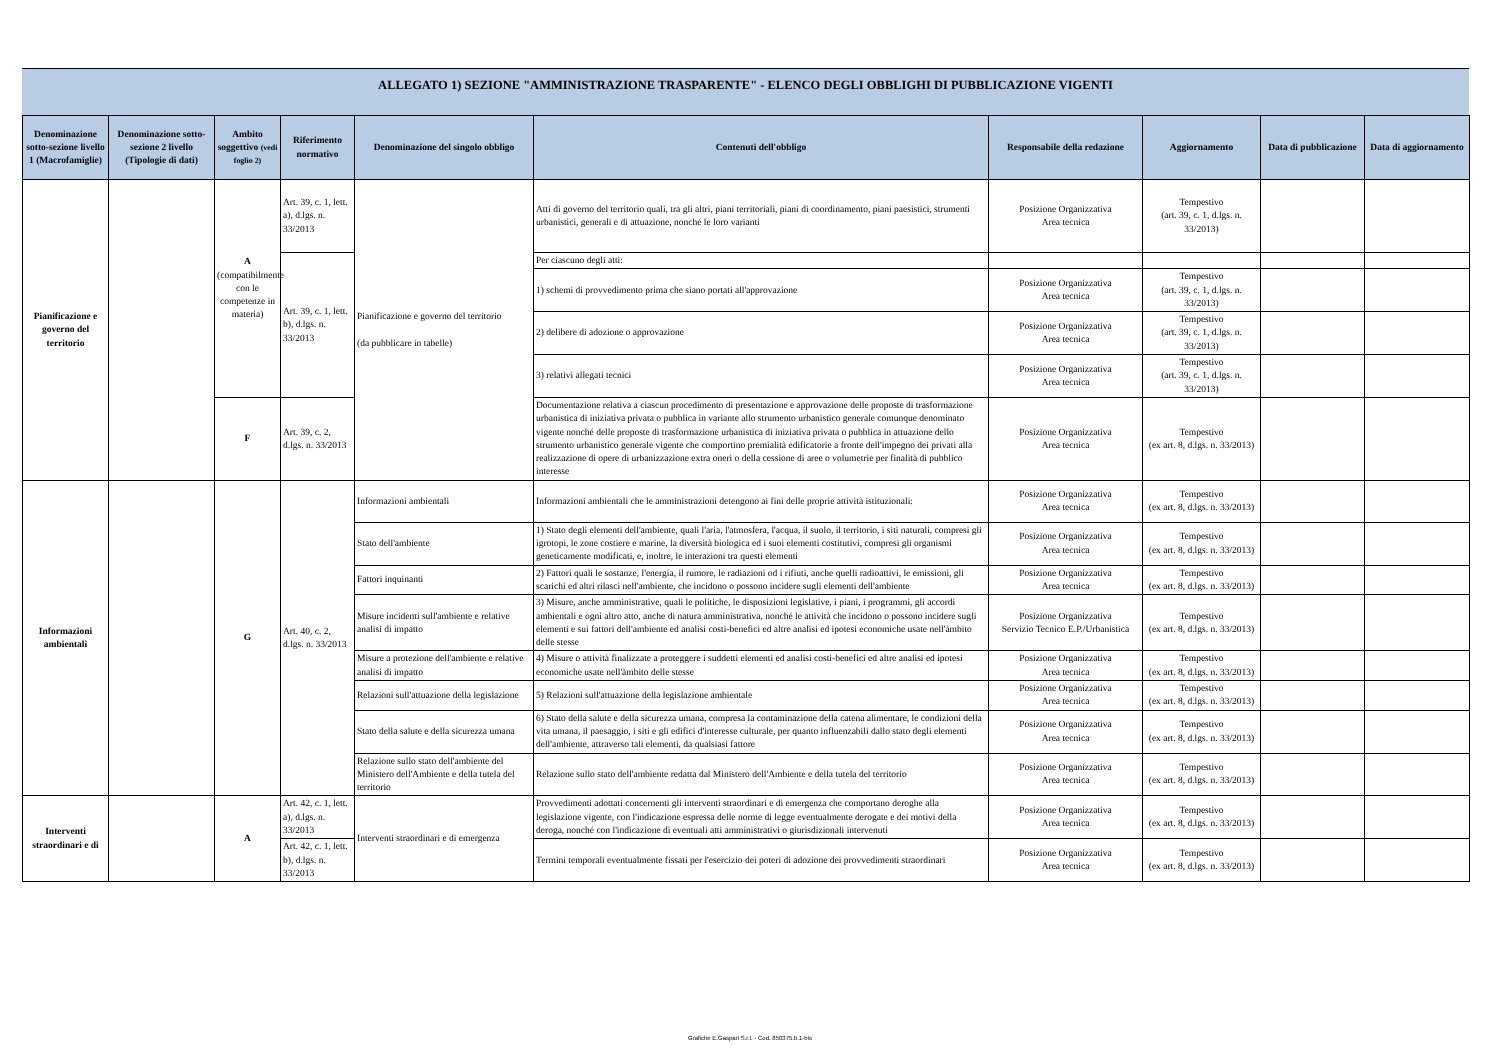ALLEGATO 1) SEZIONE "AMMINISTRAZIONE TRASPARENTE" - ELENCO DEGLI OBBLIGHI DI PUBBLICAZIONE VIGENTI
| Denominazione sotto-sezione livello 1 (Macrofamiglie) | Denominazione sotto-sezione 2 livello (Tipologie di dati) | Ambito soggettivo (vedi foglio 2) | Riferimento normativo | Denominazione del singolo obbligo | Contenuti dell'obbligo | Responsabile della redazione | Aggiornamento | Data di pubblicazione | Data di aggiornamento |
| --- | --- | --- | --- | --- | --- | --- | --- | --- | --- |
| Pianificazione e governo del territorio | | A (compatibilmente con le competenze in materia) | Art. 39, c. 1, lett. a), d.lgs. n. 33/2013 | Pianificazione e governo del territorio (da pubblicare in tabelle) | Atti di governo del territorio quali, tra gli altri, piani territoriali, piani di coordinamento, piani paesistici, strumenti urbanistici, generali e di attuazione, nonché le loro varianti | Posizione Organizzativa Area tecnica | Tempestivo (art. 39, c. 1, d.lgs. n. 33/2013) | | |
| | | | Art. 39, c. 1, lett. b), d.lgs. n. 33/2013 | | Per ciascuno degli atti: | | | | |
| | | | | | 1) schemi di provvedimento prima che siano portati all'approvazione | Posizione Organizzativa Area tecnica | Tempestivo (art. 39, c. 1, d.lgs. n. 33/2013) | | |
| | | | | | 2) delibere di adozione o approvazione | Posizione Organizzativa Area tecnica | Tempestivo (art. 39, c. 1, d.lgs. n. 33/2013) | | |
| | | | | | 3) relativi allegati tecnici | Posizione Organizzativa Area tecnica | Tempestivo (art. 39, c. 1, d.lgs. n. 33/2013) | | |
| | | F | Art. 39, c. 2, d.lgs. n. 33/2013 | | Documentazione relativa a ciascun procedimento di presentazione e approvazione delle proposte di trasformazione urbanistica di iniziativa privata o pubblica in variante allo strumento urbanistico generale comunque denominato vigente nonché delle proposte di trasformazione urbanistica di iniziativa privata o pubblica in attuazione dello strumento urbanistico generale vigente che comportino premialità edificatorie a fronte dell'impegno dei privati alla realizzazione di opere di urbanizzazione extra oneri o della cessione di aree o volumetrie per finalità di pubblico interesse | Posizione Organizzativa Area tecnica | Tempestivo (ex art. 8, d.lgs. n. 33/2013) | | |
| Informazioni ambientali | | G | Art. 40, c. 2, d.lgs. n. 33/2013 | Informazioni ambientali | Informazioni ambientali che le amministrazioni detengono ai fini delle proprie attività istituzionali: | Posizione Organizzativa Area tecnica | Tempestivo (ex art. 8, d.lgs. n. 33/2013) | | |
| | | | | Stato dell'ambiente | 1) Stato degli elementi dell'ambiente, quali l'aria, l'atmosfera, l'acqua, il suolo, il territorio, i siti naturali, compresi gli igrotopi, le zone costiere e marine, la diversità biologica ed i suoi elementi costitutivi, compresi gli organismi geneticamente modificati, e, inoltre, le interazioni tra questi elementi | Posizione Organizzativa Area tecnica | Tempestivo (ex art. 8, d.lgs. n. 33/2013) | | |
| | | | | Fattori inquinanti | 2) Fattori quali le sostanze, l'energia, il rumore, le radiazioni od i rifiuti, anche quelli radioattivi, le emissioni, gli scarichi ed altri rilasci nell'ambiente, che incidono o possono incidere sugli elementi dell'ambiente | Posizione Organizzativa Area tecnica | Tempestivo (ex art. 8, d.lgs. n. 33/2013) | | |
| | | | | Misure incidenti sull'ambiente e relative analisi di impatto | 3) Misure, anche amministrative, quali le politiche, le disposizioni legislative, i piani, i programmi, gli accordi ambientali e ogni altro atto, anche di natura amministrativa, nonché le attività che incidono o possono incidere sugli elementi e sui fattori dell'ambiente ed analisi costi-benefici ed altre analisi ed ipotesi economiche usate nell'àmbito delle stesse | Posizione Organizzativa Servizio Tecnico E.P./Urbanistica | Tempestivo (ex art. 8, d.lgs. n. 33/2013) | | |
| | | | | Misure a protezione dell'ambiente e relative analisi di impatto | 4) Misure o attività finalizzate a proteggere i suddetti elementi ed analisi costi-benefici ed altre analisi ed ipotesi economiche usate nell'àmbito delle stesse | Posizione Organizzativa Area tecnica | Tempestivo (ex art. 8, d.lgs. n. 33/2013) | | |
| | | | | Relazioni sull'attuazione della legislazione | 5) Relazioni sull'attuazione della legislazione ambientale | Posizione Organizzativa Area tecnica | Tempestivo (ex art. 8, d.lgs. n. 33/2013) | | |
| | | | | Stato della salute e della sicurezza umana | 6) Stato della salute e della sicurezza umana, compresa la contaminazione della catena alimentare, le condizioni della vita umana, il paesaggio, i siti e gli edifici d'interesse culturale, per quanto influenzabili dallo stato degli elementi dell'ambiente, attraverso tali elementi, da qualsiasi fattore | Posizione Organizzativa Area tecnica | Tempestivo (ex art. 8, d.lgs. n. 33/2013) | | |
| | | | | Relazione sullo stato dell'ambiente del Ministero dell'Ambiente e della tutela del territorio | Relazione sullo stato dell'ambiente redatta dal Ministero dell'Ambiente e della tutela del territorio | Posizione Organizzativa Area tecnica | Tempestivo (ex art. 8, d.lgs. n. 33/2013) | | |
| Interventi straordinari e di | | A | Art. 42, c. 1, lett. a), d.lgs. n. 33/2013 | Interventi straordinari e di emergenza | Provvedimenti adottati concernenti gli interventi straordinari e di emergenza che comportano deroghe alla legislazione vigente, con l'indicazione espressa delle norme di legge eventualmente derogate e dei motivi della deroga, nonché con l'indicazione di eventuali atti amministrativi o giurisdizionali intervenuti | Posizione Organizzativa Area tecnica | Tempestivo (ex art. 8, d.lgs. n. 33/2013) | | |
| | | | Art. 42, c. 1, lett. b), d.lgs. n. 33/2013 | | Termini temporali eventualmente fissati per l'esercizio dei poteri di adozione dei provvedimenti straordinari | Posizione Organizzativa Area tecnica | Tempestivo (ex art. 8, d.lgs. n. 33/2013) | | |
Grafiche E.Gaspari S.r.l. - Cod. 850375.b.1-bis